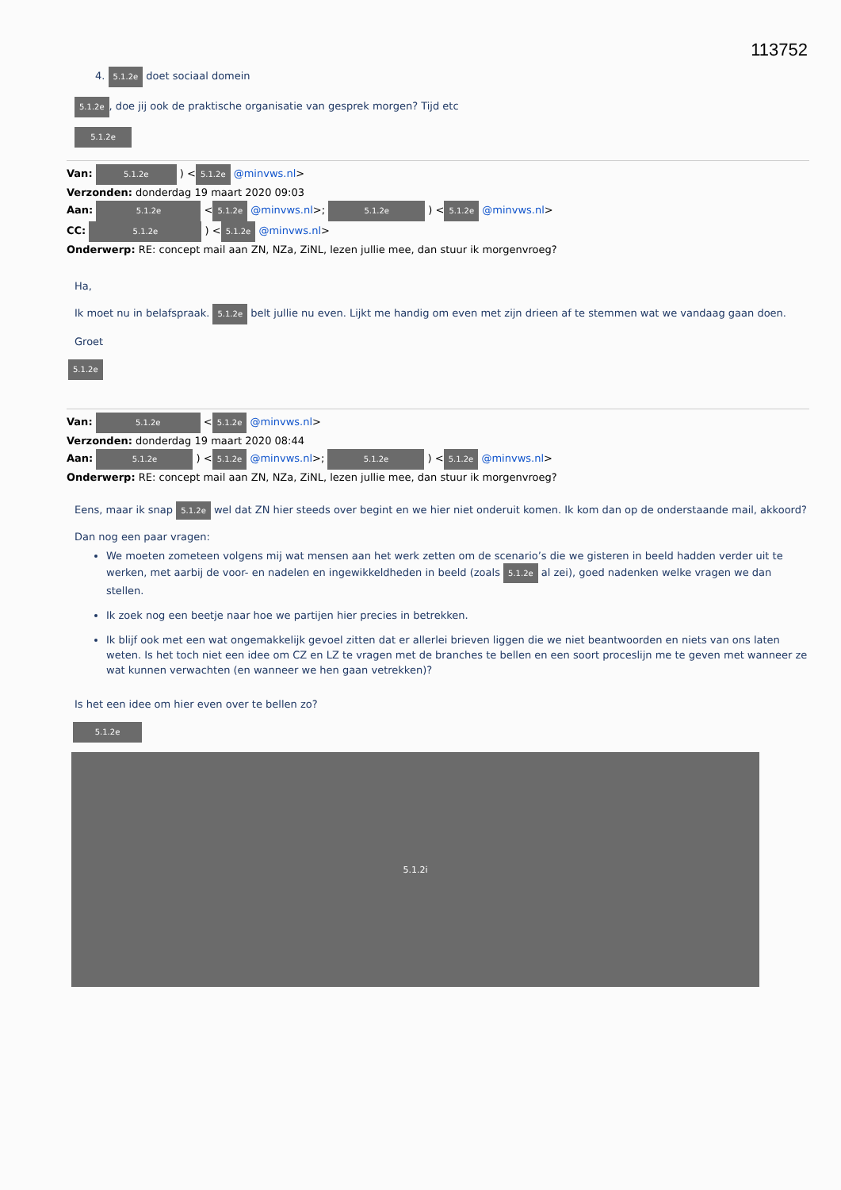113752
4. 5.1.2e doet sociaal domein
5.1.2e, doe jij ook de praktische organisatie van gesprek morgen? Tijd etc
5.1.2e
Van: 5.1.2e ) < 5.1.2e @minvws.nl>
Verzonden: donderdag 19 maart 2020 09:03
Aan: 5.1.2e < 5.1.2e @minvws.nl>; 5.1.2e ) < 5.1.2e @minvws.nl>
CC: 5.1.2e ) < 5.1.2e @minvws.nl>
Onderwerp: RE: concept mail aan ZN, NZa, ZiNL, lezen jullie mee, dan stuur ik morgenvroeg?
Ha,
Ik moet nu in belafspraak. 5.1.2e belt jullie nu even. Lijkt me handig om even met zijn drieen af te stemmen wat we vandaag gaan doen.
Groet
5.1.2e
Van: 5.1.2e < 5.1.2e @minvws.nl>
Verzonden: donderdag 19 maart 2020 08:44
Aan: 5.1.2e ) < 5.1.2e @minvws.nl>; 5.1.2e ) < 5.1.2e @minvws.nl>
Onderwerp: RE: concept mail aan ZN, NZa, ZiNL, lezen jullie mee, dan stuur ik morgenvroeg?
Eens, maar ik snap 5.1.2e wel dat ZN hier steeds over begint en we hier niet onderuit komen. Ik kom dan op de onderstaande mail, akkoord?
Dan nog een paar vragen:
We moeten zometeen volgens mij wat mensen aan het werk zetten om de scenario’s die we gisteren in beeld hadden verder uit te werken, met aarbij de voor- en nadelen en ingewikkeldheden in beeld (zoals 5.1.2e al zei), goed nadenken welke vragen we dan stellen.
Ik zoek nog een beetje naar hoe we partijen hier precies in betrekken.
Ik blijf ook met een wat ongemakkelijk gevoel zitten dat er allerlei brieven liggen die we niet beantwoorden en niets van ons laten weten. Is het toch niet een idee om CZ en LZ te vragen met de branches te bellen en een soort proceslijn me te geven met wanneer ze wat kunnen verwachten (en wanneer we hen gaan vetrekken)?
Is het een idee om hier even over te bellen zo?
5.1.2e
5.1.2i